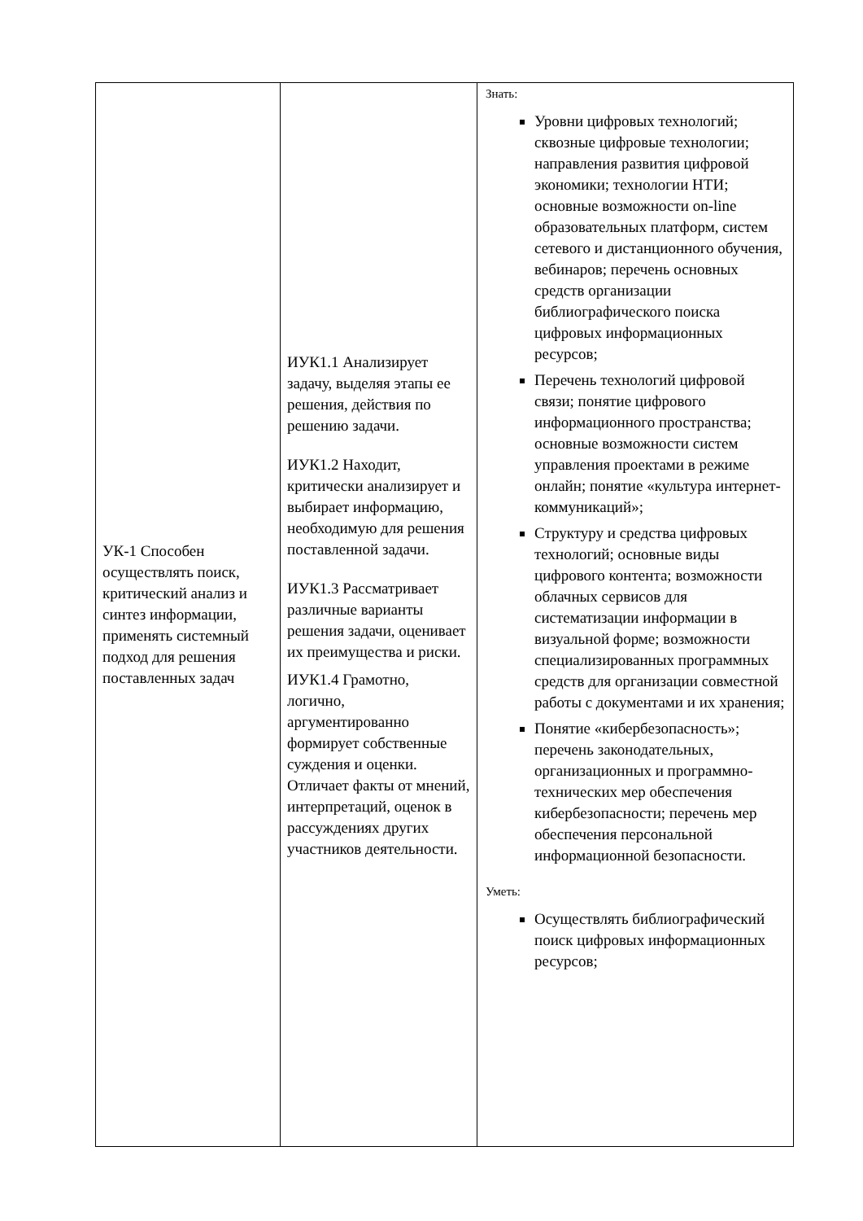| УК-1 Способен осуществлять поиск, критический анализ и синтез информации, применять системный подход для решения поставленных задач | ИУК1.1 Анализирует задачу, выделяя этапы ее решения, действия по решению задачи. ИУК1.2 Находит, критически анализирует и выбирает информацию, необходимую для решения поставленной задачи. ИУК1.3 Рассматривает различные варианты решения задачи, оценивает их преимущества и риски. ИУК1.4 Грамотно, логично, аргументированно формирует собственные суждения и оценки. Отличает факты от мнений, интерпретаций, оценок в рассуждениях других участников деятельности. | Знать: Уровни цифровых технологий; сквозные цифровые технологии; направления развития цифровой экономики; технологии НТИ; основные возможности on-line образовательных платформ, систем сетевого и дистанционного обучения, вебинаров; перечень основных средств организации библиографического поиска цифровых информационных ресурсов; Перечень технологий цифровой связи; понятие цифрового информационного пространства; основные возможности систем управления проектами в режиме онлайн; понятие «культура интернет-коммуникаций»; Структуру и средства цифровых технологий; основные виды цифрового контента; возможности облачных сервисов для систематизации информации в визуальной форме; возможности специализированных программных средств для организации совместной работы с документами и их хранения; Понятие «кибербезопасность»; перечень законодательных, организационных и программно-технических мер обеспечения кибербезопасности; перечень мер обеспечения персональной информационной безопасности. Уметь: Осуществлять библиографический поиск цифровых информационных ресурсов; |